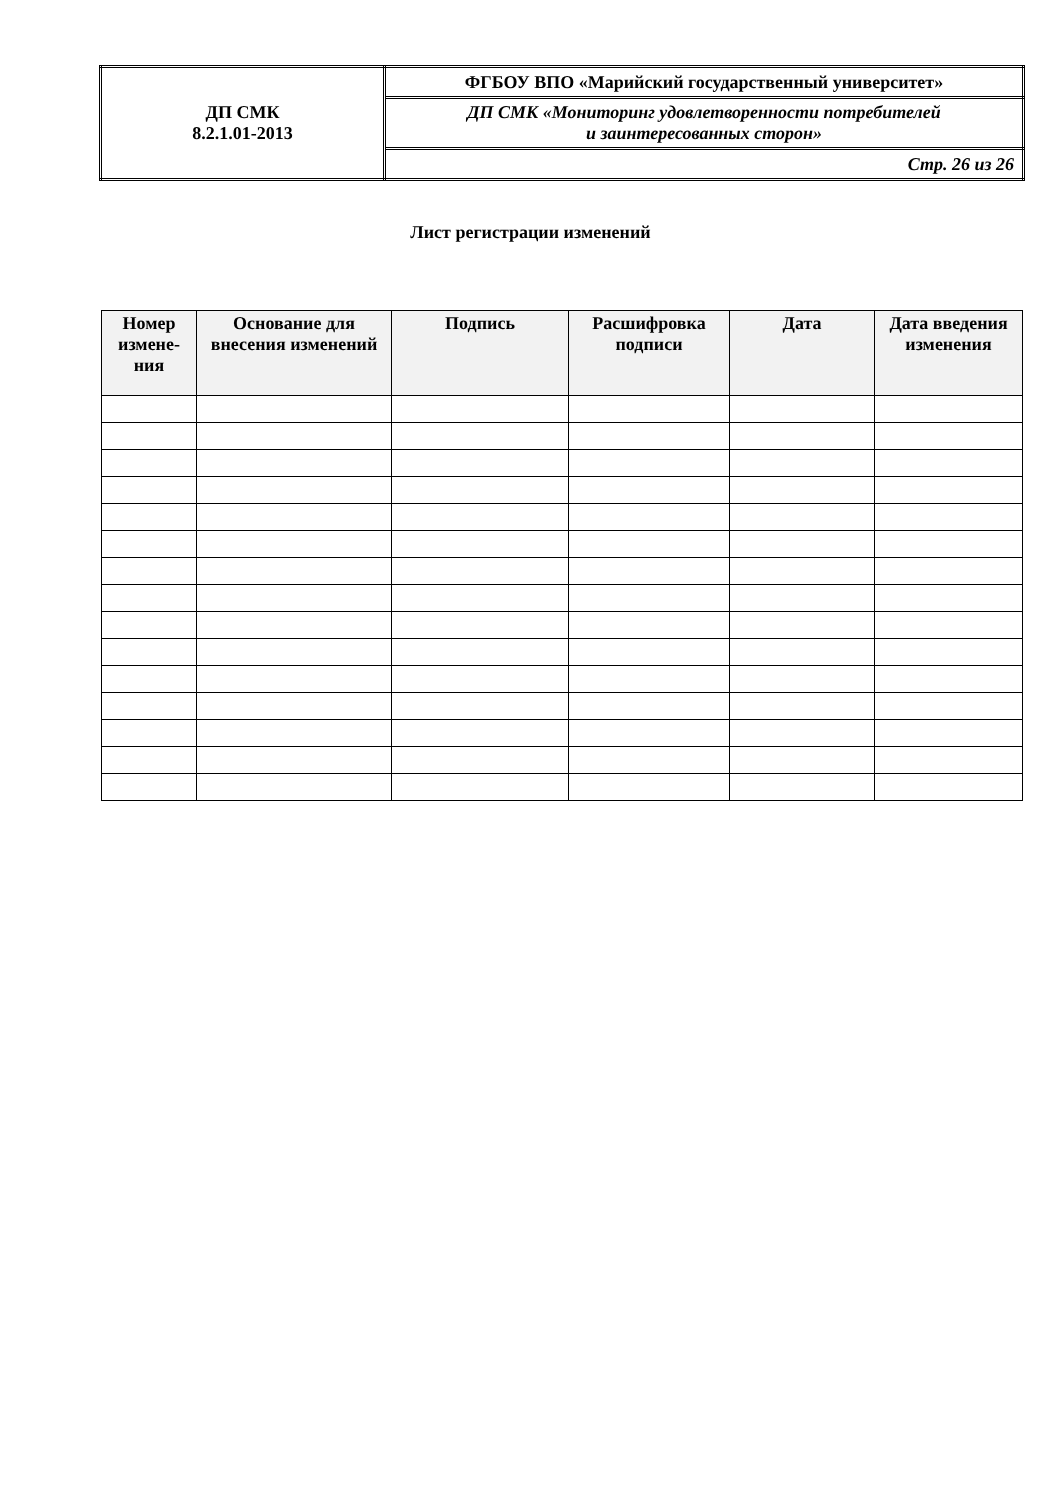| ДП СМК 8.2.1.01-2013 | ФГБОУ ВПО «Марийский государственный университет» |
| | ДП СМК «Мониторинг удовлетворенности потребителей и заинтересованных сторон» |
| | Стр. 26 из 26 |
Лист регистрации изменений
| Номер измене-ния | Основание для внесения изменений | Подпись | Расшифровка подписи | Дата | Дата введения изменения |
| --- | --- | --- | --- | --- | --- |